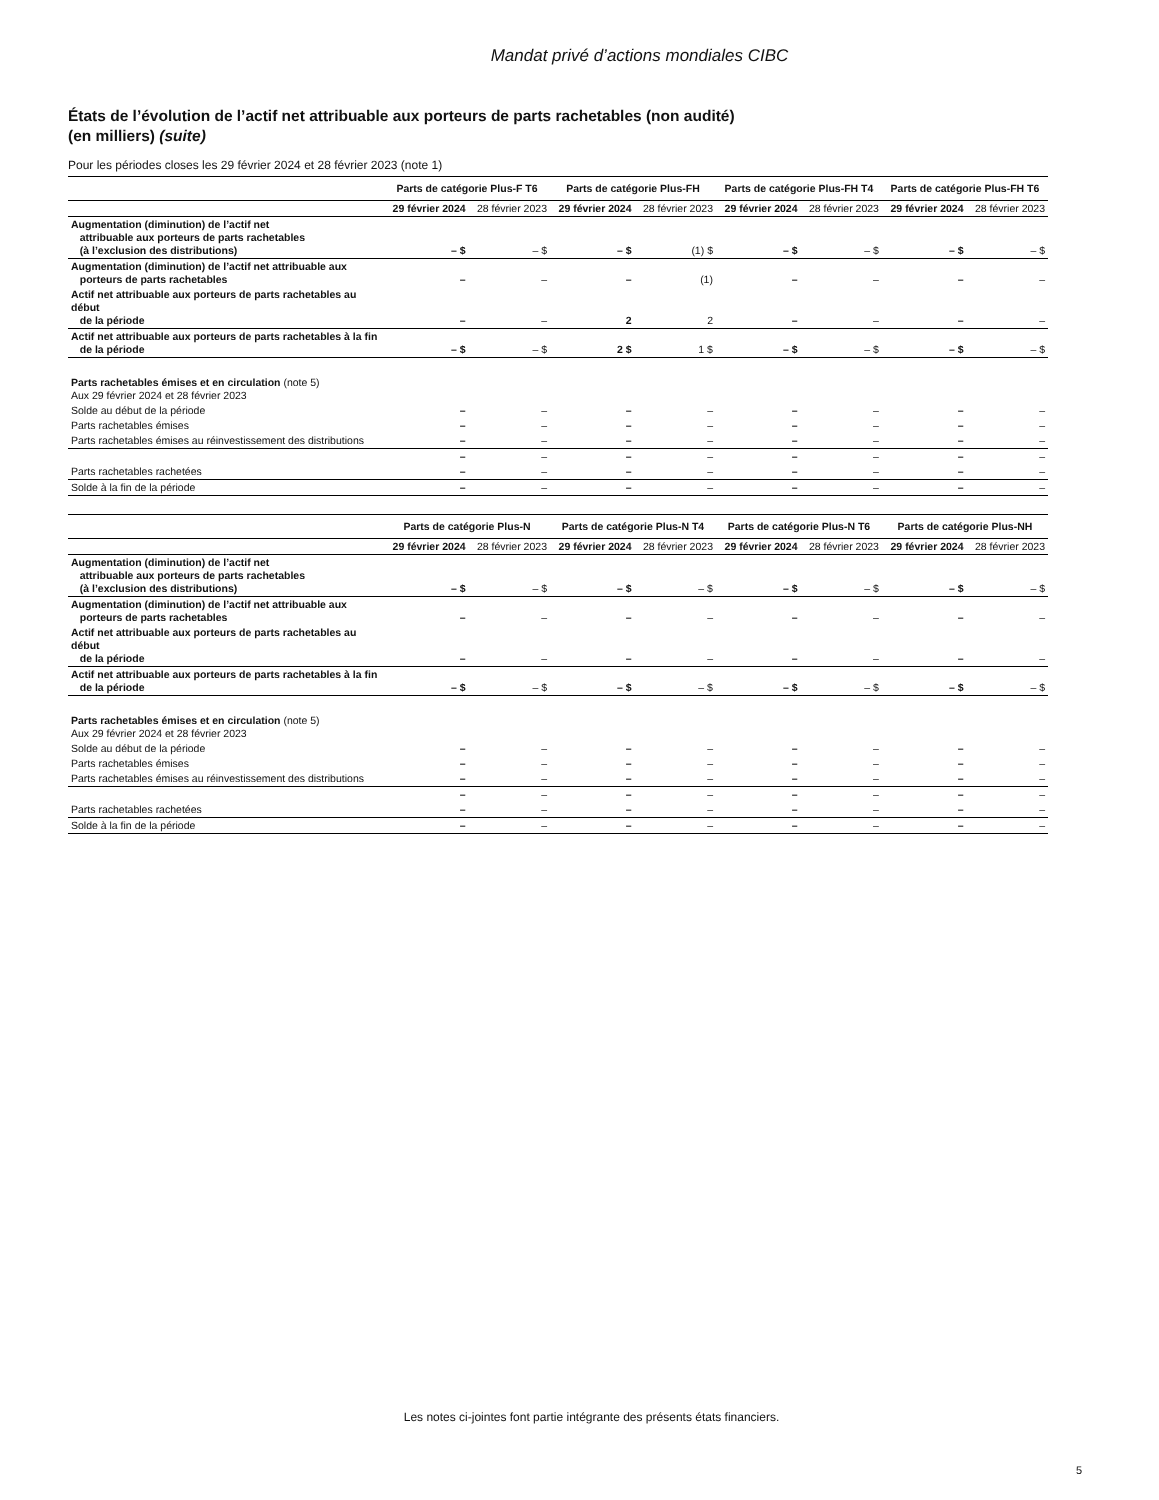Mandat privé d’actions mondiales CIBC
États de l’évolution de l’actif net attribuable aux porteurs de parts rachetables (non audité)
(en milliers) (suite)
Pour les périodes closes les 29 février 2024 et 28 février 2023 (note 1)
| | Parts de catégorie Plus-F T6 | | Parts de catégorie Plus-FH | | Parts de catégorie Plus-FH T4 | | Parts de catégorie Plus-FH T6 | |
| --- | --- | --- | --- | --- | --- | --- | --- | --- |
| | 29 février 2024 | 28 février 2023 | 29 février 2024 | 28 février 2023 | 29 février 2024 | 28 février 2023 | 29 février 2024 | 28 février 2023 |
| Augmentation (diminution) de l’actif net attribuable aux porteurs de parts rachetables (à l’exclusion des distributions) | – $ | – $ | – $ | (1) $ | – $ | – $ | – $ | – $ |
| Augmentation (diminution) de l’actif net attribuable aux porteurs de parts rachetables | – | – | – | (1) | – | – | – | – |
| Actif net attribuable aux porteurs de parts rachetables au début de la période | – | – | 2 | 2 | – | – | – | – |
| Actif net attribuable aux porteurs de parts rachetables à la fin de la période | – $ | – $ | 2 $ | 1 $ | – $ | – $ | – $ | – $ |
| Parts rachetables émises et en circulation (note 5) Aux 29 février 2024 et 28 février 2023 | | | | | | | | |
| Solde au début de la période | – | – | – | – | – | – | – | – |
| Parts rachetables émises | – | – | – | – | – | – | – | – |
| Parts rachetables émises au réinvestissement des distributions | – | – | – | – | – | – | – | – |
| | – | – | – | – | – | – | – | – |
| Parts rachetables rachetées | – | – | – | – | – | – | – | – |
| Solde à la fin de la période | – | – | – | – | – | – | – | – |
| | Parts de catégorie Plus-N | | Parts de catégorie Plus-N T4 | | Parts de catégorie Plus-N T6 | | Parts de catégorie Plus-NH | |
| --- | --- | --- | --- | --- | --- | --- | --- | --- |
| | 29 février 2024 | 28 février 2023 | 29 février 2024 | 28 février 2023 | 29 février 2024 | 28 février 2023 | 29 février 2024 | 28 février 2023 |
| Augmentation (diminution) de l’actif net attribuable aux porteurs de parts rachetables (à l’exclusion des distributions) | – $ | – $ | – $ | – $ | – $ | – $ | – $ | – $ |
| Augmentation (diminution) de l’actif net attribuable aux porteurs de parts rachetables | – | – | – | – | – | – | – | – |
| Actif net attribuable aux porteurs de parts rachetables au début de la période | – | – | – | – | – | – | – | – |
| Actif net attribuable aux porteurs de parts rachetables à la fin de la période | – $ | – $ | – $ | – $ | – $ | – $ | – $ | – $ |
| Parts rachetables émises et en circulation (note 5) Aux 29 février 2024 et 28 février 2023 | | | | | | | | |
| Solde au début de la période | – | – | – | – | – | – | – | – |
| Parts rachetables émises | – | – | – | – | – | – | – | – |
| Parts rachetables émises au réinvestissement des distributions | – | – | – | – | – | – | – | – |
| | – | – | – | – | – | – | – | – |
| Parts rachetables rachetées | – | – | – | – | – | – | – | – |
| Solde à la fin de la période | – | – | – | – | – | – | – | – |
Les notes ci-jointes font partie intégrante des présents états financiers.
5